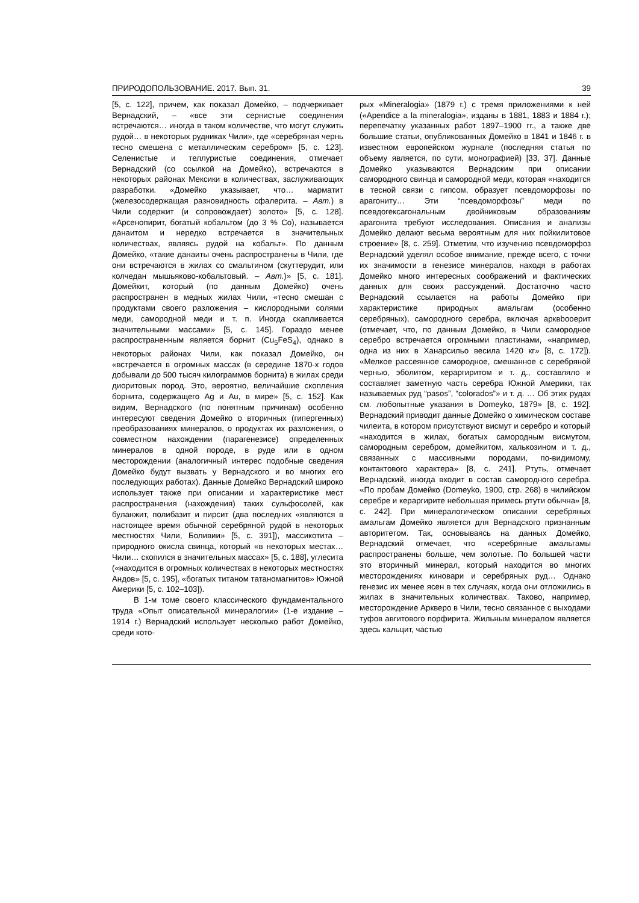ПРИРОДОПОЛЬЗОВАНИЕ. 2017. Вып. 31. 39
[5, с. 122], причем, как показал Домейко, – подчеркивает Вернадский, – «все эти сернистые соединения встречаются… иногда в таком количестве, что могут служить рудой… в некоторых рудниках Чили», где «серебряная чернь тесно смешена с металлическим серебром» [5, с. 123]. Селенистые и теллуристые соединения, отмечает Вернадский (со ссылкой на Домейко), встречаются в некоторых районах Мексики в количествах, заслуживающих разработки. «Домейко указывает, что… марматит (железосодержащая разновидность сфалерита. – Авт.) в Чили содержит (и сопровождает) золото» [5, с. 128]. «Арсенопирит, богатый кобальтом (до 3 % Co), называется данаитом и нередко встречается в значительных количествах, являясь рудой на кобальт». По данным Домейко, «такие данаиты очень распространены в Чили, где они встречаются в жилах со смальтином (скуттерудит, или колчедан мышьяково-кобальтовый. – Авт.)» [5, с. 181]. Домейкит, который (по данным Домейко) очень распространен в медных жилах Чили, «тесно смешан с продуктами своего разложения – кислородными солями меди, самородной меди и т. п. Иногда скапливается значительными массами» [5, с. 145]. Гораздо менее распространенным является борнит (Cu<sub>5</sub>FeS<sub>4</sub>), однако в некоторых районах Чили, как показал Домейко, он «встречается в огромных массах (в середине 1870-х годов добывали до 500 тысяч килограммов борнита) в жилах среди диоритовых пород. Это, вероятно, величайшие скопления борнита, содержащего Ag и Au, в мире» [5, с. 152]. Как видим, Вернадского (по понятным причинам) особенно интересуют сведения Домейко о вторичных (гипергенных) преобразованиях минералов, о продуктах их разложения, о совместном нахождении (парагенезисе) определенных минералов в одной породе, в руде или в одном месторождении (аналогичный интерес подобные сведения Домейко будут вызвать у Вернадского и во многих его последующих работах). Данные Домейко Вернадский широко использует также при описании и характеристике мест распространения (нахождения) таких сульфосолей, как буланжит, полибазит и пирсит (два последних «являются в настоящее время обычной серебряной рудой в некоторых местностях Чили, Боливии» [5, с. 391]), массикотита – природного окисла свинца, который «в некоторых местах… Чили… скопился в значительных массах» [5, с. 188], углесита («находится в огромных количествах в некоторых местностях Андов» [5, с. 195], «богатых титаном татаномагнитов» Южной Америки [5, с. 102–103]).
В 1-м томе своего классического фундаментального труда «Опыт описательной минералогии» (1-е издание – 1914 г.) Вернадский использует несколько работ Домейко, среди кото-
рых «Mineralogia» (1879 г.) с тремя приложениями к ней («Apendice a la mineralogia», изданы в 1881, 1883 и 1884 г.); перепечатку указанных работ 1897–1900 гг., а также две большие статьи, опубликованных Домейко в 1841 и 1846 г. в известном европейском журнале (последняя статья по объему является, по сути, монографией) [33, 37]. Данные Домейко указываются Вернадским при описании самородного свинца и самородной меди, которая «находится в тесной связи с гипсом, образует псевдоморфозы по арагониту… Эти “псевдоморфозы” меди по псевдогексагональным двойниковым образованиям арагонита требуют исследования. Описания и анализы Домейко делают весьма вероятным для них пойкилитовое строение» [8, с. 259]. Отметим, что изучению псевдоморфоз Вернадский уделял особое внимание, прежде всего, с точки их значимости в генезисе минералов, находя в работах Домейко много интересных соображений и фактических данных для своих рассуждений. Достаточно часто Вернадский ссылается на работы Домейко при характеристике природных амальгам (особенно серебряных), самородного серебра, включая арквbooерит (отмечает, что, по данным Домейко, в Чили самородное серебро встречается огромными пластинами, «например, одна из них в Ханарсильо весила 1420 кг» [8, с. 172]). «Мелкое рассеянное самородное, смешанное с серебряной чернью, эболитом, кераргиритом и т. д., составляло и составляет заметную часть серебра Южной Америки, так называемых руд “pasos”, “colorados”» и т. д. … Об этих рудах см. любопытные указания в Domeyko, 1879» [8, с. 192]. Вернадский приводит данные Домейко о химическом составе чилеита, в котором присутствуют висмут и серебро и который «находится в жилах, богатых самородным висмутом, самородным серебром, домейкитом, халькозином и т. д., связанных с массивными породами, по-видимому, контактового характера» [8, с. 241]. Ртуть, отмечает Вернадский, иногда входит в состав самородного серебра. «По пробам Домейко (Domeyko, 1900, стр. 268) в чилийском серебре и кераргирите небольшая примесь ртути обычна» [8, с. 242]. При минералогическом описании серебряных амальгам Домейко является для Вернадского признанным авторитетом. Так, основываясь на данных Домейко, Вернадский отмечает, что «серебряные амальгамы распространены больше, чем золотые. По большей части это вторичный минерал, который находится во многих месторождениях киновари и серебряных руд… Однако генезис их менее ясен в тех случаях, когда они отложились в жилах в значительных количествах. Таково, например, месторождение Аркверо в Чили, тесно связанное с выходами туфов авгитового порфирита. Жильным минералом является здесь кальцит, частью